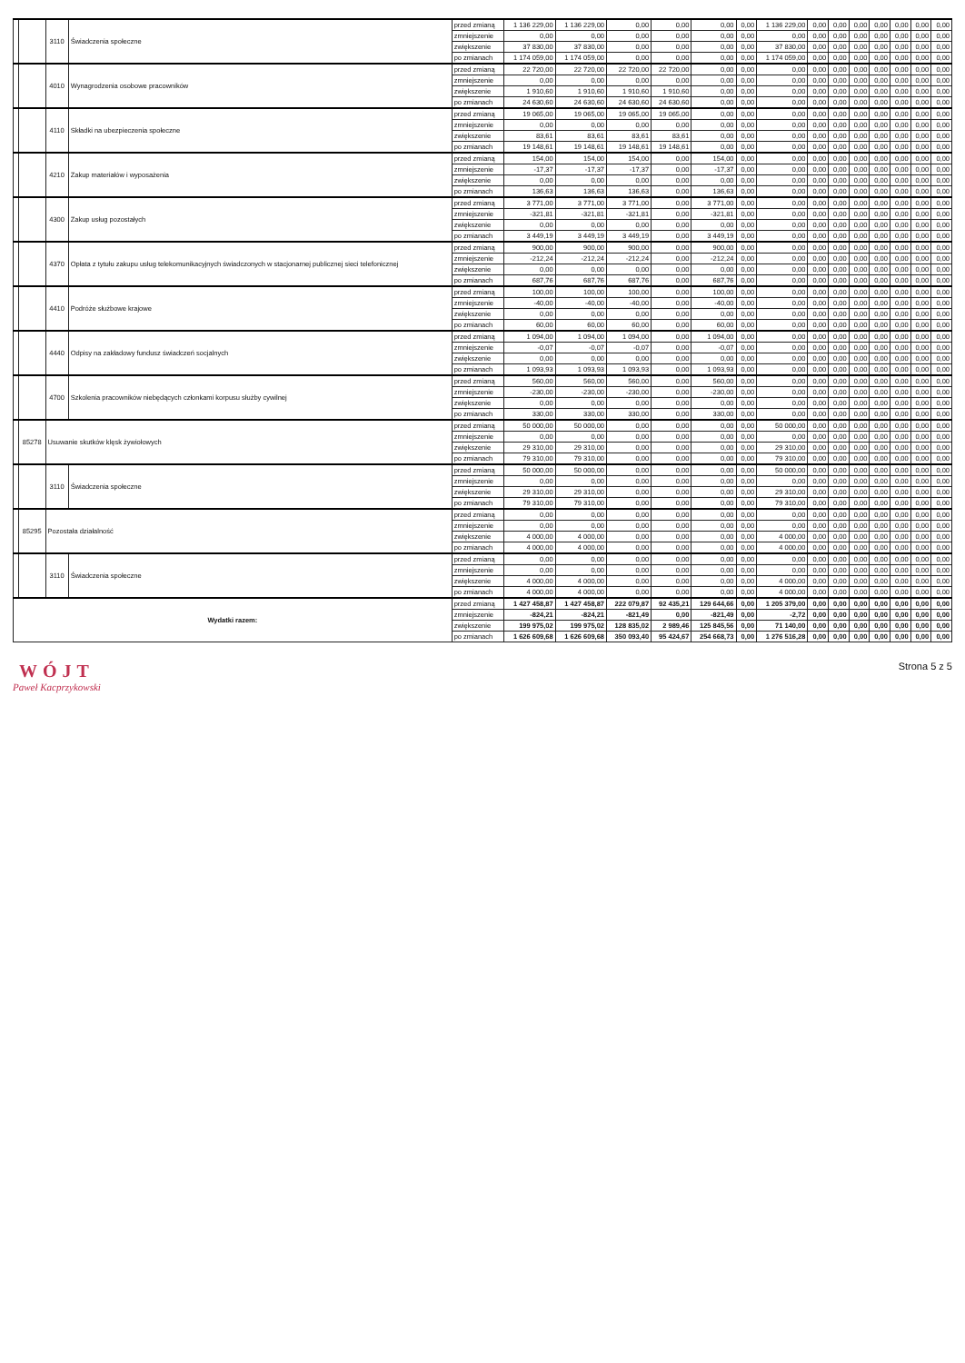| | | 3110 | Świadczenia społeczne | przed zmianą | 1 136 229,00 | 1 136 229,00 | 0,00 | 0,00 | 0,00 | 0,00 | 1 136 229,00 | 0,00 | 0,00 | 0,00 | 0,00 | 0,00 | 0,00 | 0,00 |
| | | | | zmniejszenie | 0,00 | 0,00 | 0,00 | 0,00 | 0,00 | 0,00 | 0,00 | 0,00 | 0,00 | 0,00 | 0,00 | 0,00 | 0,00 | 0,00 |
| | | | | zwiększenie | 37 830,00 | 37 830,00 | 0,00 | 0,00 | 0,00 | 0,00 | 37 830,00 | 0,00 | 0,00 | 0,00 | 0,00 | 0,00 | 0,00 | 0,00 |
| | | | | po zmianach | 1 174 059,00 | 1 174 059,00 | 0,00 | 0,00 | 0,00 | 0,00 | 1 174 059,00 | 0,00 | 0,00 | 0,00 | 0,00 | 0,00 | 0,00 | 0,00 |
| | | 4010 | Wynagrodzenia osobowe pracowników | przed zmianą | 22 720,00 | 22 720,00 | 22 720,00 | 22 720,00 | 0,00 | 0,00 | 0,00 | 0,00 | 0,00 | 0,00 | 0,00 | 0,00 | 0,00 | 0,00 |
| | | | | zmniejszenie | 0,00 | 0,00 | 0,00 | 0,00 | 0,00 | 0,00 | 0,00 | 0,00 | 0,00 | 0,00 | 0,00 | 0,00 | 0,00 | 0,00 |
| | | | | zwiększenie | 1 910,60 | 1 910,60 | 1 910,60 | 1 910,60 | 0,00 | 0,00 | 0,00 | 0,00 | 0,00 | 0,00 | 0,00 | 0,00 | 0,00 | 0,00 |
| | | | | po zmianach | 24 630,60 | 24 630,60 | 24 630,60 | 24 630,60 | 0,00 | 0,00 | 0,00 | 0,00 | 0,00 | 0,00 | 0,00 | 0,00 | 0,00 | 0,00 |
| | | 4110 | Składki na ubezpieczenia społeczne | przed zmianą | 19 065,00 | 19 065,00 | 19 065,00 | 19 065,00 | 0,00 | 0,00 | 0,00 | 0,00 | 0,00 | 0,00 | 0,00 | 0,00 | 0,00 | 0,00 |
| | | | | zmniejszenie | 0,00 | 0,00 | 0,00 | 0,00 | 0,00 | 0,00 | 0,00 | 0,00 | 0,00 | 0,00 | 0,00 | 0,00 | 0,00 | 0,00 |
| | | | | zwiększenie | 83,61 | 83,61 | 83,61 | 83,61 | 0,00 | 0,00 | 0,00 | 0,00 | 0,00 | 0,00 | 0,00 | 0,00 | 0,00 | 0,00 |
| | | | | po zmianach | 19 148,61 | 19 148,61 | 19 148,61 | 19 148,61 | 0,00 | 0,00 | 0,00 | 0,00 | 0,00 | 0,00 | 0,00 | 0,00 | 0,00 | 0,00 |
| | | 4210 | Zakup materiałów i wyposażenia | przed zmianą | 154,00 | 154,00 | 154,00 | 0,00 | 154,00 | 0,00 | 0,00 | 0,00 | 0,00 | 0,00 | 0,00 | 0,00 | 0,00 | 0,00 |
| | | | | zmniejszenie | -17,37 | -17,37 | -17,37 | 0,00 | -17,37 | 0,00 | 0,00 | 0,00 | 0,00 | 0,00 | 0,00 | 0,00 | 0,00 | 0,00 |
| | | | | zwiększenie | 0,00 | 0,00 | 0,00 | 0,00 | 0,00 | 0,00 | 0,00 | 0,00 | 0,00 | 0,00 | 0,00 | 0,00 | 0,00 | 0,00 |
| | | | | po zmianach | 136,63 | 136,63 | 136,63 | 0,00 | 136,63 | 0,00 | 0,00 | 0,00 | 0,00 | 0,00 | 0,00 | 0,00 | 0,00 | 0,00 |
| | | 4300 | Zakup usług pozostałych | przed zmianą | 3 771,00 | 3 771,00 | 3 771,00 | 0,00 | 3 771,00 | 0,00 | 0,00 | 0,00 | 0,00 | 0,00 | 0,00 | 0,00 | 0,00 | 0,00 |
| | | | | zmniejszenie | -321,81 | -321,81 | -321,81 | 0,00 | -321,81 | 0,00 | 0,00 | 0,00 | 0,00 | 0,00 | 0,00 | 0,00 | 0,00 | 0,00 |
| | | | | zwiększenie | 0,00 | 0,00 | 0,00 | 0,00 | 0,00 | 0,00 | 0,00 | 0,00 | 0,00 | 0,00 | 0,00 | 0,00 | 0,00 | 0,00 |
| | | | | po zmianach | 3 449,19 | 3 449,19 | 3 449,19 | 0,00 | 3 449,19 | 0,00 | 0,00 | 0,00 | 0,00 | 0,00 | 0,00 | 0,00 | 0,00 | 0,00 |
| | | 4370 | Opłata z tytułu zakupu usług telekomunikacyjnych świadczonych w stacjonarnej publicznej sieci telefonicznej | przed zmianą | 900,00 | 900,00 | 900,00 | 0,00 | 900,00 | 0,00 | 0,00 | 0,00 | 0,00 | 0,00 | 0,00 | 0,00 | 0,00 | 0,00 |
| | | | | zmniejszenie | -212,24 | -212,24 | -212,24 | 0,00 | -212,24 | 0,00 | 0,00 | 0,00 | 0,00 | 0,00 | 0,00 | 0,00 | 0,00 | 0,00 |
| | | | | zwiększenie | 0,00 | 0,00 | 0,00 | 0,00 | 0,00 | 0,00 | 0,00 | 0,00 | 0,00 | 0,00 | 0,00 | 0,00 | 0,00 | 0,00 |
| | | | | po zmianach | 687,76 | 687,76 | 687,76 | 0,00 | 687,76 | 0,00 | 0,00 | 0,00 | 0,00 | 0,00 | 0,00 | 0,00 | 0,00 | 0,00 |
| | | 4410 | Podróże służbowe krajowe | przed zmianą | 100,00 | 100,00 | 100,00 | 0,00 | 100,00 | 0,00 | 0,00 | 0,00 | 0,00 | 0,00 | 0,00 | 0,00 | 0,00 | 0,00 |
| | | | | zmniejszenie | -40,00 | -40,00 | -40,00 | 0,00 | -40,00 | 0,00 | 0,00 | 0,00 | 0,00 | 0,00 | 0,00 | 0,00 | 0,00 | 0,00 |
| | | | | zwiększenie | 0,00 | 0,00 | 0,00 | 0,00 | 0,00 | 0,00 | 0,00 | 0,00 | 0,00 | 0,00 | 0,00 | 0,00 | 0,00 | 0,00 |
| | | | | po zmianach | 60,00 | 60,00 | 60,00 | 0,00 | 60,00 | 0,00 | 0,00 | 0,00 | 0,00 | 0,00 | 0,00 | 0,00 | 0,00 | 0,00 |
| | | 4440 | Odpisy na zakładowy fundusz świadczeń socjalnych | przed zmianą | 1 094,00 | 1 094,00 | 1 094,00 | 0,00 | 1 094,00 | 0,00 | 0,00 | 0,00 | 0,00 | 0,00 | 0,00 | 0,00 | 0,00 | 0,00 |
| | | | | zmniejszenie | -0,07 | -0,07 | -0,07 | 0,00 | -0,07 | 0,00 | 0,00 | 0,00 | 0,00 | 0,00 | 0,00 | 0,00 | 0,00 | 0,00 |
| | | | | zwiększenie | 0,00 | 0,00 | 0,00 | 0,00 | 0,00 | 0,00 | 0,00 | 0,00 | 0,00 | 0,00 | 0,00 | 0,00 | 0,00 | 0,00 |
| | | | | po zmianach | 1 093,93 | 1 093,93 | 1 093,93 | 0,00 | 1 093,93 | 0,00 | 0,00 | 0,00 | 0,00 | 0,00 | 0,00 | 0,00 | 0,00 | 0,00 |
| | | 4700 | Szkolenia pracowników niebędących członkami korpusu służby cywilnej | przed zmianą | 560,00 | 560,00 | 560,00 | 0,00 | 560,00 | 0,00 | 0,00 | 0,00 | 0,00 | 0,00 | 0,00 | 0,00 | 0,00 | 0,00 |
| | | | | zmniejszenie | -230,00 | -230,00 | -230,00 | 0,00 | -230,00 | 0,00 | 0,00 | 0,00 | 0,00 | 0,00 | 0,00 | 0,00 | 0,00 | 0,00 |
| | | | | zwiększenie | 0,00 | 0,00 | 0,00 | 0,00 | 0,00 | 0,00 | 0,00 | 0,00 | 0,00 | 0,00 | 0,00 | 0,00 | 0,00 | 0,00 |
| | | | | po zmianach | 330,00 | 330,00 | 330,00 | 0,00 | 330,00 | 0,00 | 0,00 | 0,00 | 0,00 | 0,00 | 0,00 | 0,00 | 0,00 | 0,00 |
| | 85278 | Usuwanie skutków klęsk żywiołowych | | przed zmianą | 50 000,00 | 50 000,00 | 0,00 | 0,00 | 0,00 | 0,00 | 50 000,00 | 0,00 | 0,00 | 0,00 | 0,00 | 0,00 | 0,00 | 0,00 |
| | | | | zmniejszenie | 0,00 | 0,00 | 0,00 | 0,00 | 0,00 | 0,00 | 0,00 | 0,00 | 0,00 | 0,00 | 0,00 | 0,00 | 0,00 | 0,00 |
| | | | | zwiększenie | 29 310,00 | 29 310,00 | 0,00 | 0,00 | 0,00 | 0,00 | 29 310,00 | 0,00 | 0,00 | 0,00 | 0,00 | 0,00 | 0,00 | 0,00 |
| | | | | po zmianach | 79 310,00 | 79 310,00 | 0,00 | 0,00 | 0,00 | 0,00 | 79 310,00 | 0,00 | 0,00 | 0,00 | 0,00 | 0,00 | 0,00 | 0,00 |
| | | 3110 | Świadczenia społeczne | przed zmianą | 50 000,00 | 50 000,00 | 0,00 | 0,00 | 0,00 | 0,00 | 50 000,00 | 0,00 | 0,00 | 0,00 | 0,00 | 0,00 | 0,00 | 0,00 |
| | | | | zmniejszenie | 0,00 | 0,00 | 0,00 | 0,00 | 0,00 | 0,00 | 0,00 | 0,00 | 0,00 | 0,00 | 0,00 | 0,00 | 0,00 | 0,00 |
| | | | | zwiększenie | 29 310,00 | 29 310,00 | 0,00 | 0,00 | 0,00 | 0,00 | 29 310,00 | 0,00 | 0,00 | 0,00 | 0,00 | 0,00 | 0,00 | 0,00 |
| | | | | po zmianach | 79 310,00 | 79 310,00 | 0,00 | 0,00 | 0,00 | 0,00 | 79 310,00 | 0,00 | 0,00 | 0,00 | 0,00 | 0,00 | 0,00 | 0,00 |
| | 85295 | Pozostała działalność | | przed zmianą | 0,00 | 0,00 | 0,00 | 0,00 | 0,00 | 0,00 | 0,00 | 0,00 | 0,00 | 0,00 | 0,00 | 0,00 | 0,00 | 0,00 |
| | | | | zmniejszenie | 0,00 | 0,00 | 0,00 | 0,00 | 0,00 | 0,00 | 0,00 | 0,00 | 0,00 | 0,00 | 0,00 | 0,00 | 0,00 | 0,00 |
| | | | | zwiększenie | 4 000,00 | 4 000,00 | 0,00 | 0,00 | 0,00 | 0,00 | 4 000,00 | 0,00 | 0,00 | 0,00 | 0,00 | 0,00 | 0,00 | 0,00 |
| | | | | po zmianach | 4 000,00 | 4 000,00 | 0,00 | 0,00 | 0,00 | 0,00 | 4 000,00 | 0,00 | 0,00 | 0,00 | 0,00 | 0,00 | 0,00 | 0,00 |
| | | 3110 | Świadczenia społeczne | przed zmianą | 0,00 | 0,00 | 0,00 | 0,00 | 0,00 | 0,00 | 0,00 | 0,00 | 0,00 | 0,00 | 0,00 | 0,00 | 0,00 | 0,00 |
| | | | | zmniejszenie | 0,00 | 0,00 | 0,00 | 0,00 | 0,00 | 0,00 | 0,00 | 0,00 | 0,00 | 0,00 | 0,00 | 0,00 | 0,00 | 0,00 |
| | | | | zwiększenie | 4 000,00 | 4 000,00 | 0,00 | 0,00 | 0,00 | 0,00 | 4 000,00 | 0,00 | 0,00 | 0,00 | 0,00 | 0,00 | 0,00 | 0,00 |
| | | | | po zmianach | 4 000,00 | 4 000,00 | 0,00 | 0,00 | 0,00 | 0,00 | 4 000,00 | 0,00 | 0,00 | 0,00 | 0,00 | 0,00 | 0,00 | 0,00 |
| Wydatki razem: | | | | przed zmianą | 1 427 458,87 | 1 427 458,87 | 222 079,87 | 92 435,21 | 129 644,66 | 0,00 | 1 205 379,00 | 0,00 | 0,00 | 0,00 | 0,00 | 0,00 | 0,00 | 0,00 |
| | | | | zmniejszenie | -824,21 | -824,21 | -821,49 | 0,00 | -821,49 | 0,00 | -2,72 | 0,00 | 0,00 | 0,00 | 0,00 | 0,00 | 0,00 | 0,00 |
| | | | | zwiększenie | 199 975,02 | 199 975,02 | 128 835,02 | 2 989,46 | 125 845,56 | 0,00 | 71 140,00 | 0,00 | 0,00 | 0,00 | 0,00 | 0,00 | 0,00 | 0,00 |
| | | | | po zmianach | 1 626 609,68 | 1 626 609,68 | 350 093,40 | 95 424,67 | 254 668,73 | 0,00 | 1 276 516,28 | 0,00 | 0,00 | 0,00 | 0,00 | 0,00 | 0,00 | 0,00 |
WÓJT
Paweł Kacprzykowski
Strona 5 z 5